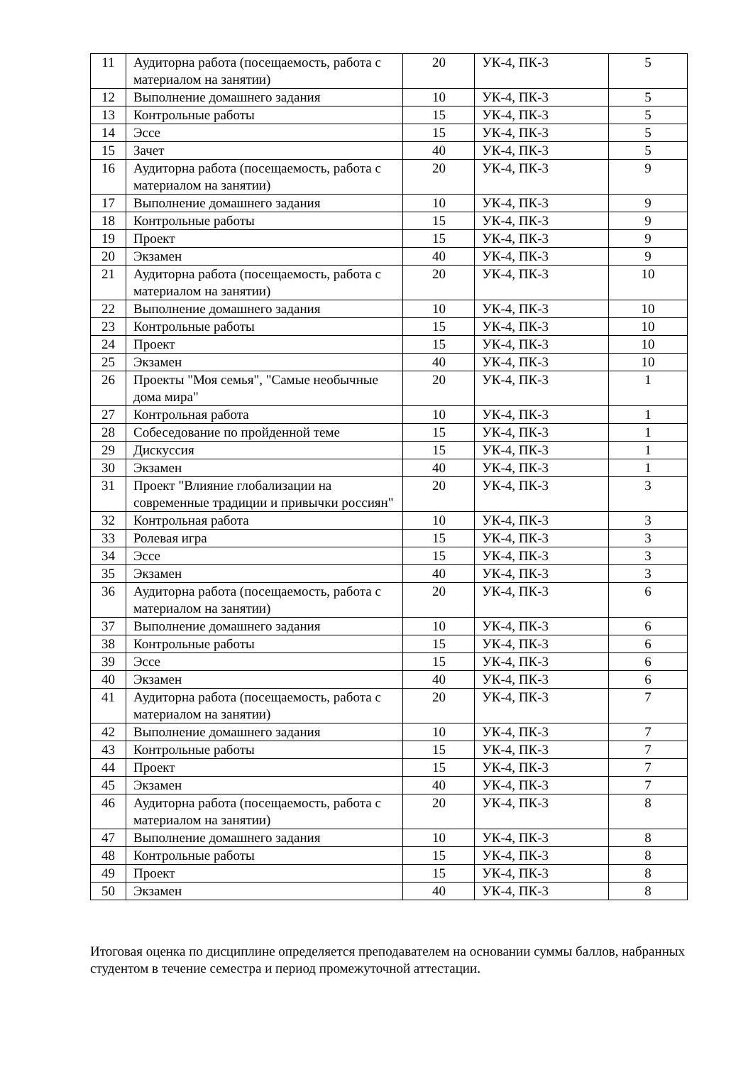| 11 | Аудиторна работа (посещаемость, работа с материалом на занятии) | 20 | УК-4, ПК-3 | 5 |
| 12 | Выполнение домашнего задания | 10 | УК-4, ПК-3 | 5 |
| 13 | Контрольные работы | 15 | УК-4, ПК-3 | 5 |
| 14 | Эссе | 15 | УК-4, ПК-3 | 5 |
| 15 | Зачет | 40 | УК-4, ПК-3 | 5 |
| 16 | Аудиторна работа (посещаемость, работа с материалом на занятии) | 20 | УК-4, ПК-3 | 9 |
| 17 | Выполнение домашнего задания | 10 | УК-4, ПК-3 | 9 |
| 18 | Контрольные работы | 15 | УК-4, ПК-3 | 9 |
| 19 | Проект | 15 | УК-4, ПК-3 | 9 |
| 20 | Экзамен | 40 | УК-4, ПК-3 | 9 |
| 21 | Аудиторна работа (посещаемость, работа с материалом на занятии) | 20 | УК-4, ПК-3 | 10 |
| 22 | Выполнение домашнего задания | 10 | УК-4, ПК-3 | 10 |
| 23 | Контрольные работы | 15 | УК-4, ПК-3 | 10 |
| 24 | Проект | 15 | УК-4, ПК-3 | 10 |
| 25 | Экзамен | 40 | УК-4, ПК-3 | 10 |
| 26 | Проекты "Моя семья", "Самые необычные дома мира" | 20 | УК-4, ПК-3 | 1 |
| 27 | Контрольная работа | 10 | УК-4, ПК-3 | 1 |
| 28 | Собеседование по пройденной теме | 15 | УК-4, ПК-3 | 1 |
| 29 | Дискуссия | 15 | УК-4, ПК-3 | 1 |
| 30 | Экзамен | 40 | УК-4, ПК-3 | 1 |
| 31 | Проект "Влияние глобализации на современные традиции и привычки россиян" | 20 | УК-4, ПК-3 | 3 |
| 32 | Контрольная работа | 10 | УК-4, ПК-3 | 3 |
| 33 | Ролевая игра | 15 | УК-4, ПК-3 | 3 |
| 34 | Эссе | 15 | УК-4, ПК-3 | 3 |
| 35 | Экзамен | 40 | УК-4, ПК-3 | 3 |
| 36 | Аудиторна работа (посещаемость, работа с материалом на занятии) | 20 | УК-4, ПК-3 | 6 |
| 37 | Выполнение домашнего задания | 10 | УК-4, ПК-3 | 6 |
| 38 | Контрольные работы | 15 | УК-4, ПК-3 | 6 |
| 39 | Эссе | 15 | УК-4, ПК-3 | 6 |
| 40 | Экзамен | 40 | УК-4, ПК-3 | 6 |
| 41 | Аудиторна работа (посещаемость, работа с материалом на занятии) | 20 | УК-4, ПК-3 | 7 |
| 42 | Выполнение домашнего задания | 10 | УК-4, ПК-3 | 7 |
| 43 | Контрольные работы | 15 | УК-4, ПК-3 | 7 |
| 44 | Проект | 15 | УК-4, ПК-3 | 7 |
| 45 | Экзамен | 40 | УК-4, ПК-3 | 7 |
| 46 | Аудиторна работа (посещаемость, работа с материалом на занятии) | 20 | УК-4, ПК-3 | 8 |
| 47 | Выполнение домашнего задания | 10 | УК-4, ПК-3 | 8 |
| 48 | Контрольные работы | 15 | УК-4, ПК-3 | 8 |
| 49 | Проект | 15 | УК-4, ПК-3 | 8 |
| 50 | Экзамен | 40 | УК-4, ПК-3 | 8 |
Итоговая оценка по дисциплине определяется преподавателем на основании суммы баллов, набранных студентом в течение семестра и период промежуточной аттестации.